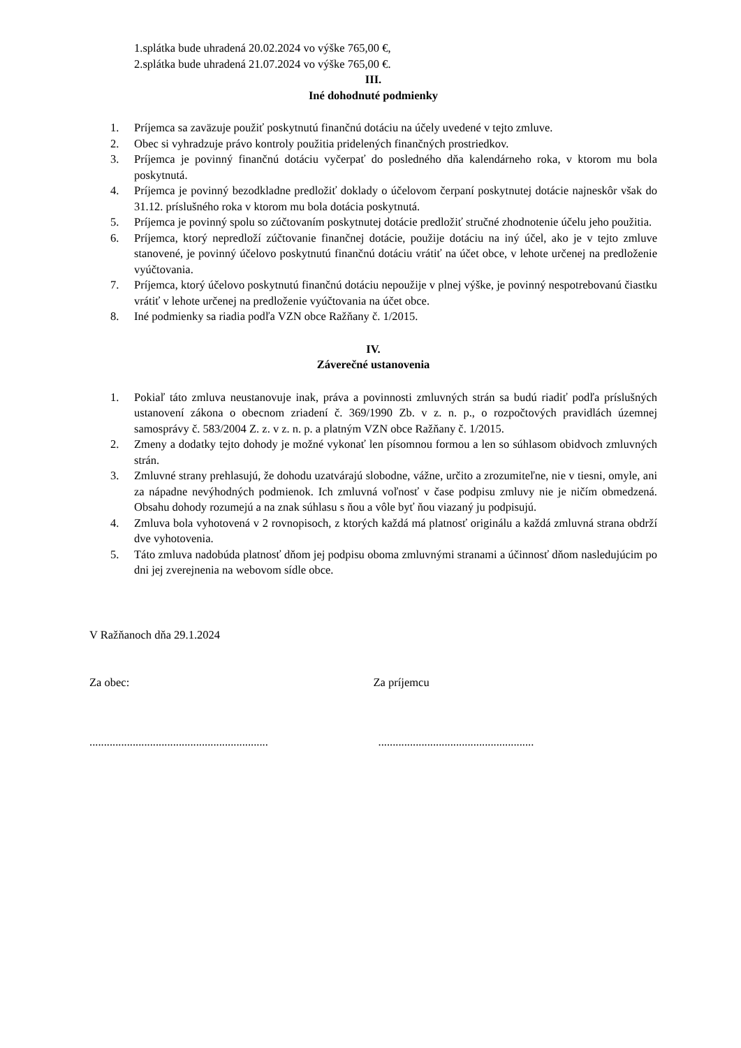1.splátka bude uhradená 20.02.2024 vo výške 765,00 €,
2.splátka bude uhradená 21.07.2024 vo výške 765,00 €.
III.
Iné dohodnuté podmienky
1. Príjemca sa zaväzuje použiť poskytnutú finančnú dotáciu na účely uvedené v tejto zmluve.
2. Obec si vyhradzuje právo kontroly použitia pridelených finančných prostriedkov.
3. Príjemca je povinný finančnú dotáciu vyčerpať do posledného dňa kalendárneho roka, v ktorom mu bola poskytnutá.
4. Príjemca je povinný bezodkladne predložiť doklady o účelovom čerpaní poskytnutej dotácie najneskôr však do 31.12. príslušného roka v ktorom mu bola dotácia poskytnutá.
5. Príjemca je povinný spolu so zúčtovaním poskytnutej dotácie predložiť stručné zhodnotenie účelu jeho použitia.
6. Príjemca, ktorý nepredloží zúčtovanie finančnej dotácie, použije dotáciu na iný účel, ako je v tejto zmluve stanovené, je povinný účelovo poskytnutú finančnú dotáciu vrátiť na účet obce, v lehote určenej na predloženie vyúčtovania.
7. Príjemca, ktorý účelovo poskytnutú finančnú dotáciu nepoužije v plnej výške, je povinný nespotrebovanú čiastku vrátiť v lehote určenej na predloženie vyúčtovania na účet obce.
8. Iné podmienky sa riadia podľa VZN obce Ražňany č. 1/2015.
IV.
Záverečné ustanovenia
1. Pokiaľ táto zmluva neustanovuje inak, práva a povinnosti zmluvných strán sa budú riadiť podľa príslušných ustanovení zákona o obecnom zriadení č. 369/1990 Zb. v z. n. p., o rozpočtových pravidlách územnej samosprávy č. 583/2004 Z. z. v z. n. p. a platným VZN obce Ražňany č. 1/2015.
2. Zmeny a dodatky tejto dohody je možné vykonať len písomnou formou a len so súhlasom obidvoch zmluvných strán.
3. Zmluvné strany prehlasujú, že dohodu uzatvárajú slobodne, vážne, určito a zrozumiteľne, nie v tiesni, omyle, ani za nápadne nevýhodných podmienok. Ich zmluvná voľnosť v čase podpisu zmluvy nie je ničím obmedzená. Obsahu dohody rozumejú a na znak súhlasu s ňou a vôle byť ňou viazaný ju podpisujú.
4. Zmluva bola vyhotovená v 2 rovnopisoch, z ktorých každá má platnosť originálu a každá zmluvná strana obdrží dve vyhotovenia.
5. Táto zmluva nadobúda platnosť dňom jej podpisu oboma zmluvnými stranami a účinnosť dňom nasledujúcim po dni jej zverejnenia na webovom sídle obce.
V Ražňanoch dňa 29.1.2024
Za obec: Za príjemcu
..............................................................
......................................................